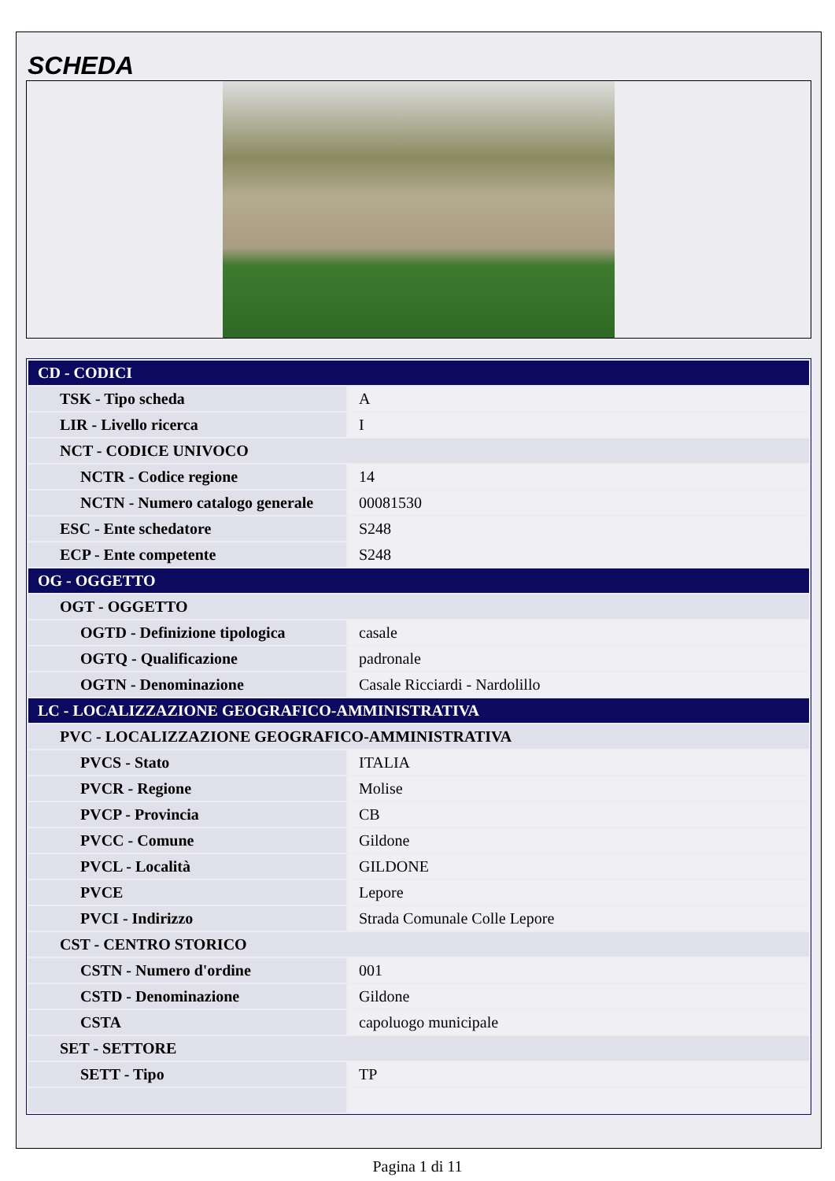SCHEDA
| CD - CODICI | |
| TSK - Tipo scheda | A |
| LIR - Livello ricerca | I |
| NCT - CODICE UNIVOCO | |
| NCTR - Codice regione | 14 |
| NCTN - Numero catalogo generale | 00081530 |
| ESC - Ente schedatore | S248 |
| ECP - Ente competente | S248 |
| OG - OGGETTO | |
| OGT - OGGETTO | |
| OGTD - Definizione tipologica | casale |
| OGTQ - Qualificazione | padronale |
| OGTN - Denominazione | Casale Ricciardi - Nardolillo |
| LC - LOCALIZZAZIONE GEOGRAFICO-AMMINISTRATIVA | |
| PVC - LOCALIZZAZIONE GEOGRAFICO-AMMINISTRATIVA | |
| PVCS - Stato | ITALIA |
| PVCR - Regione | Molise |
| PVCP - Provincia | CB |
| PVCC - Comune | Gildone |
| PVCL - Località | GILDONE |
| PVCE | Lepore |
| PVCI - Indirizzo | Strada Comunale Colle Lepore |
| CST - CENTRO STORICO | |
| CSTN - Numero d'ordine | 001 |
| CSTD - Denominazione | Gildone |
| CSTA | capoluogo municipale |
| SET - SETTORE | |
| SETT - Tipo | TP |
Pagina 1 di 11